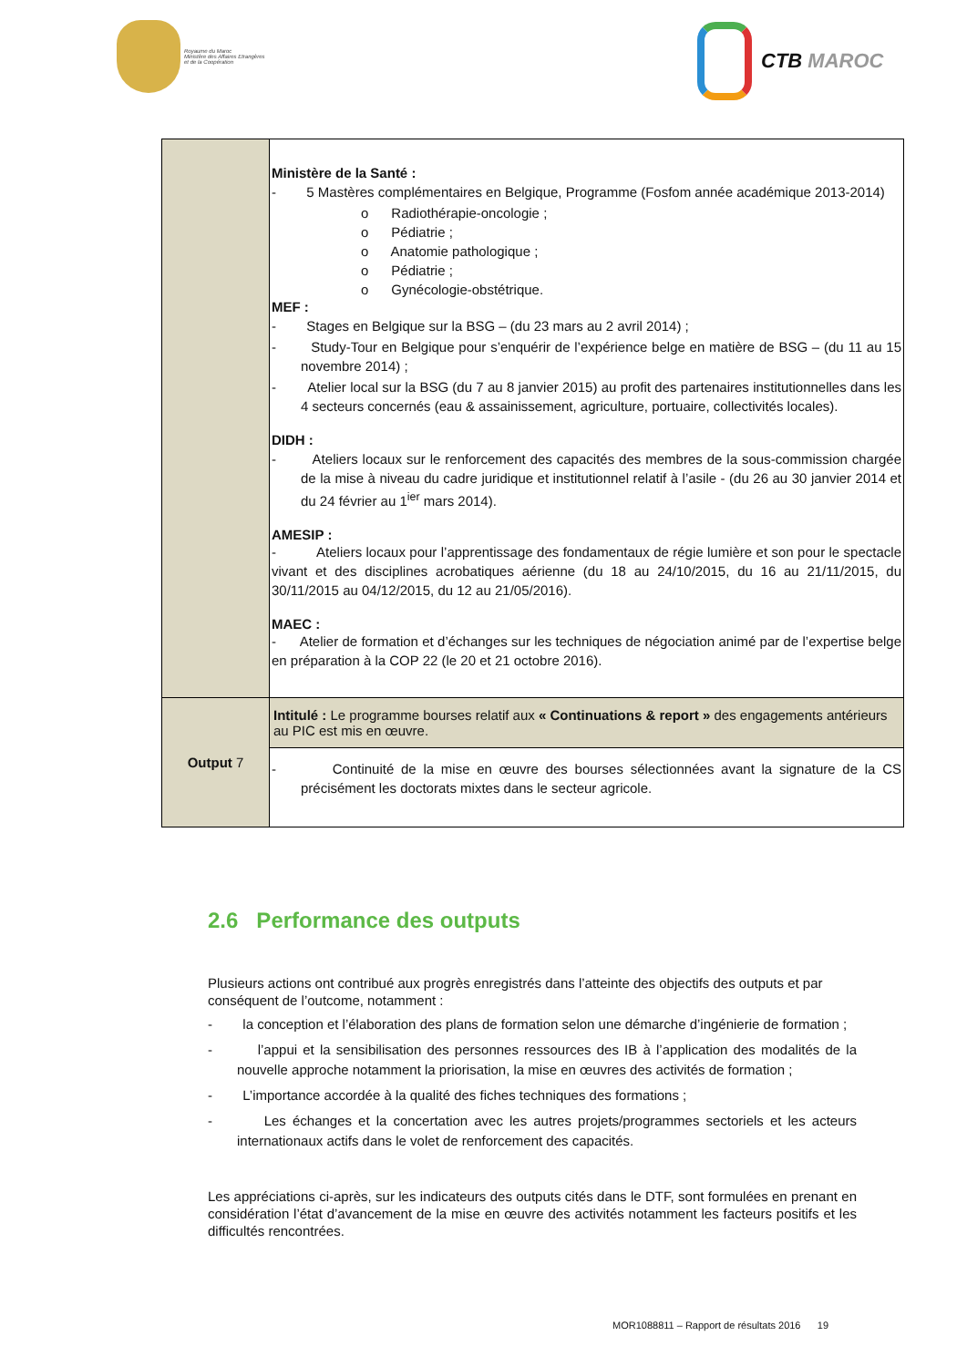Royaume du Maroc
Ministère des Affaires Etrangères
et de la Coopération
CTB MAROC
| | Ministère de la Santé : - 5 Mastères complémentaires en Belgique, Programme (Fosfom année académique 2013-2014) o Radiothérapie-oncologie ; o Pédiatrie ; o Anatomie pathologique ; o Pédiatrie ; o Gynécologie-obstétrique. MEF : - Stages en Belgique sur la BSG – (du 23 mars au 2 avril 2014) ; - Study-Tour en Belgique pour s’enquérir de l’expérience belge en matière de BSG – (du 11 au 15 novembre 2014) ; - Atelier local sur la BSG (du 7 au 8 janvier 2015) au profit des partenaires institutionnelles dans les 4 secteurs concernés (eau & assainissement, agriculture, portuaire, collectivités locales). DIDH : - Ateliers locaux sur le renforcement des capacités des membres de la sous-commission chargée de la mise à niveau du cadre juridique et institutionnel relatif à l’asile - (du 26 au 30 janvier 2014 et du 24 février au 1<sup>ier</sup> mars 2014). AMESIP : - Ateliers locaux pour l’apprentissage des fondamentaux de régie lumière et son pour le spectacle vivant et des disciplines acrobatiques aérienne (du 18 au 24/10/2015, du 16 au 21/11/2015, du 30/11/2015 au 04/12/2015, du 12 au 21/05/2016). MAEC : - Atelier de formation et d’échanges sur les techniques de négociation animé par de l’expertise belge en préparation à la COP 22 (le 20 et 21 octobre 2016). |
| Output 7 | Intitulé : Le programme bourses relatif aux « Continuations & report » des engagements antérieurs au PIC est mis en œuvre. |
| | - Continuité de la mise en œuvre des bourses sélectionnées avant la signature de la CS précisément les doctorats mixtes dans le secteur agricole. |
2.6 Performance des outputs
Plusieurs actions ont contribué aux progrès enregistrés dans l’atteinte des objectifs des outputs et par conséquent de l’outcome, notamment :
- la conception et l’élaboration des plans de formation selon une démarche d’ingénierie de formation ;
- l’appui et la sensibilisation des personnes ressources des IB à l’application des modalités de la nouvelle approche notamment la priorisation, la mise en œuvres des activités de formation ;
- L’importance accordée à la qualité des fiches techniques des formations ;
- Les échanges et la concertation avec les autres projets/programmes sectoriels et les acteurs internationaux actifs dans le volet de renforcement des capacités.
Les appréciations ci-après, sur les indicateurs des outputs cités dans le DTF, sont formulées en prenant en considération l’état d’avancement de la mise en œuvre des activités notamment les facteurs positifs et les difficultés rencontrées.
MOR1088811 – Rapport de résultats 2016 19